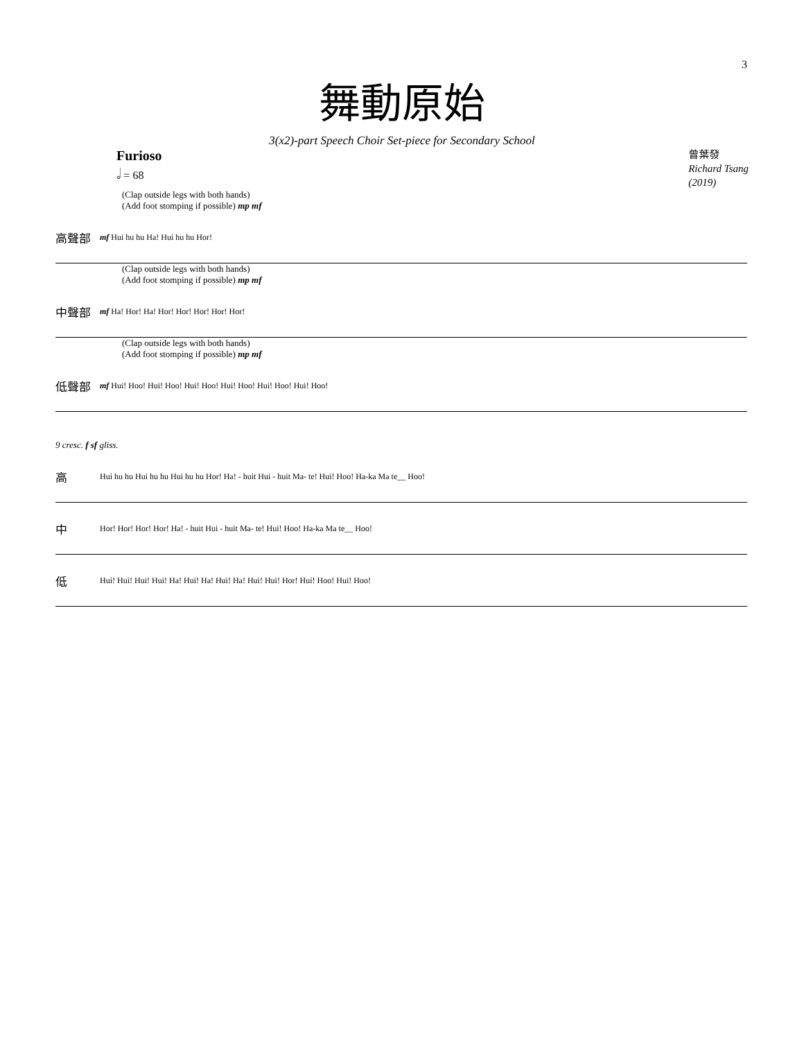3
舞動原始
3(x2)-part Speech Choir Set-piece for Secondary School
Furioso
𝅗𝅥 = 68
曾葉發
Richard Tsang
(2019)
(Clap outside legs with both hands)
(Add foot stomping if possible) mp mf
高聲部 mf Hui hu hu Ha! Hui hu hu Hor!
(Clap outside legs with both hands)
(Add foot stomping if possible) mp mf
中聲部 mf Ha! Hor! Ha! Hor! Hor! Hor! Hor! Hor!
(Clap outside legs with both hands)
(Add foot stomping if possible) mp mf
低聲部 mf Hui! Hoo! Hui! Hoo! Hui! Hoo! Hui! Hoo! Hui! Hoo! Hui! Hoo!
9 cresc. f sf gliss.
高 Hui hu hu Hui hu hu Hui hu hu Hor! Ha! - huit Hui - huit Ma- te! Hui! Hoo! Ha-ka Ma te__ Hoo!
中 Hor! Hor! Hor! Hor! Ha! - huit Hui - huit Ma- te! Hui! Hoo! Ha-ka Ma te__ Hoo!
低 Hui! Hui! Hui! Hui! Ha! Hui! Ha! Hui! Ha! Hui! Hui! Hor! Hui! Hoo! Hui! Hoo!